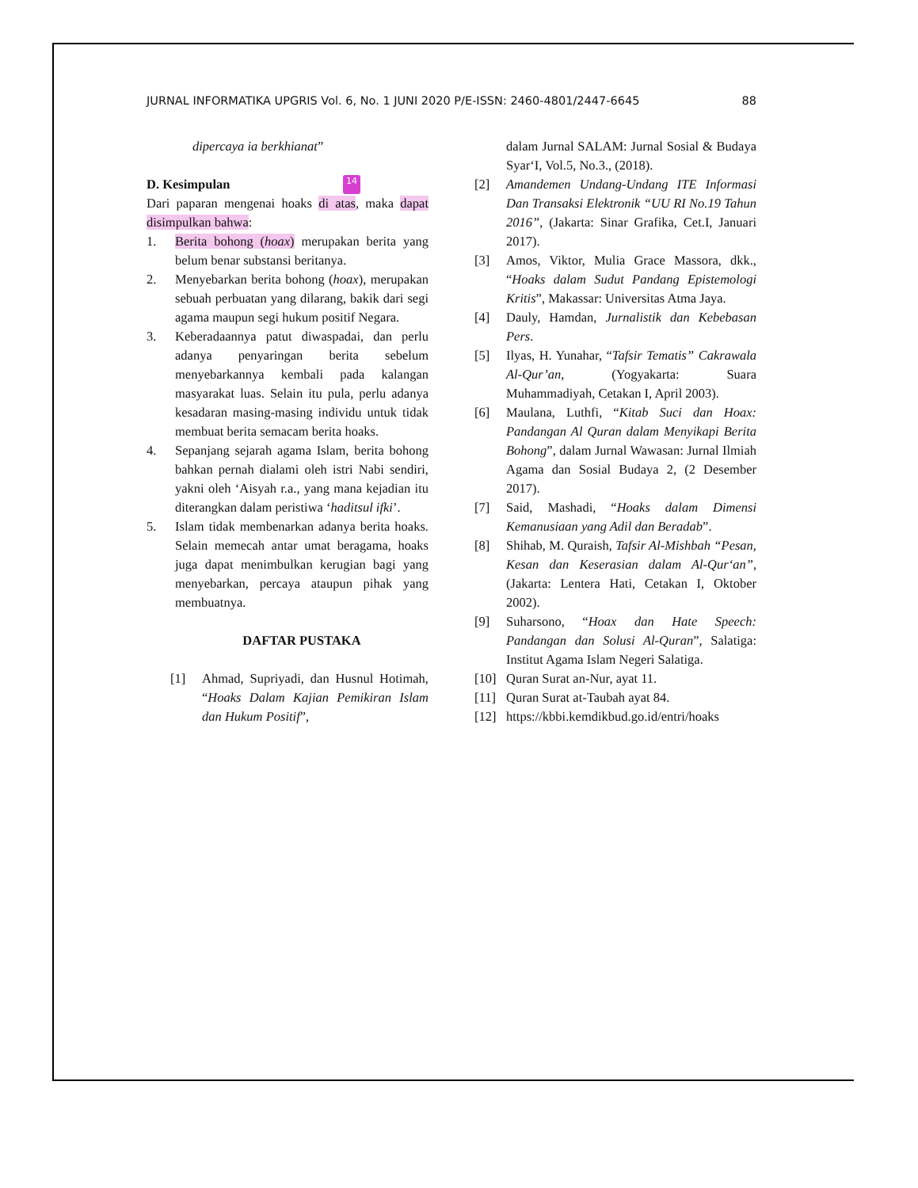JURNAL INFORMATIKA UPGRIS Vol. 6, No. 1 JUNI 2020 P/E-ISSN: 2460-4801/2447-6645 88
dipercaya ia berkhianat”
D. Kesimpulan 14
Dari paparan mengenai hoaks di atas, maka dapat disimpulkan bahwa:
1. Berita bohong (hoax) merupakan berita yang belum benar substansi beritanya.
2. Menyebarkan berita bohong (hoax), merupakan sebuah perbuatan yang dilarang, bakik dari segi agama maupun segi hukum positif Negara.
3. Keberadaannya patut diwaspadai, dan perlu adanya penyaringan berita sebelum menyebarkannya kembali pada kalangan masyarakat luas. Selain itu pula, perlu adanya kesadaran masing-masing individu untuk tidak membuat berita semacam berita hoaks.
4. Sepanjang sejarah agama Islam, berita bohong bahkan pernah dialami oleh istri Nabi sendiri, yakni oleh ‘Aisyah r.a., yang mana kejadian itu diterangkan dalam peristiwa ‘haditsul ifki’.
5. Islam tidak membenarkan adanya berita hoaks. Selain memecah antar umat beragama, hoaks juga dapat menimbulkan kerugian bagi yang menyebarkan, percaya ataupun pihak yang membuatnya.
DAFTAR PUSTAKA
[1] Ahmad, Supriyadi, dan Husnul Hotimah, “Hoaks Dalam Kajian Pemikiran Islam dan Hukum Positif”,
dalam Jurnal SALAM: Jurnal Sosial & Budaya Syar‘I, Vol.5, No.3., (2018).
[2] Amandemen Undang-Undang ITE Informasi Dan Transaksi Elektronik “UU RI No.19 Tahun 2016”, (Jakarta: Sinar Grafika, Cet.I, Januari 2017).
[3] Amos, Viktor, Mulia Grace Massora, dkk., “Hoaks dalam Sudut Pandang Epistemologi Kritis”, Makassar: Universitas Atma Jaya.
[4] Dauly, Hamdan, Jurnalistik dan Kebebasan Pers.
[5] Ilyas, H. Yunahar, “Tafsir Tematis” Cakrawala Al-Qur’an, (Yogyakarta: Suara Muhammadiyah, Cetakan I, April 2003).
[6] Maulana, Luthfi, “Kitab Suci dan Hoax: Pandangan Al Quran dalam Menyikapi Berita Bohong”, dalam Jurnal Wawasan: Jurnal Ilmiah Agama dan Sosial Budaya 2, (2 Desember 2017).
[7] Said, Mashadi, “Hoaks dalam Dimensi Kemanusiaan yang Adil dan Beradab”.
[8] Shihab, M. Quraish, Tafsir Al-Mishbah “Pesan, Kesan dan Keserasian dalam Al-Qur‘an”, (Jakarta: Lentera Hati, Cetakan I, Oktober 2002).
[9] Suharsono, “Hoax dan Hate Speech: Pandangan dan Solusi Al-Quran”, Salatiga: Institut Agama Islam Negeri Salatiga.
[10] Quran Surat an-Nur, ayat 11.
[11] Quran Surat at-Taubah ayat 84.
[12] https://kbbi.kemdikbud.go.id/entri/hoaks